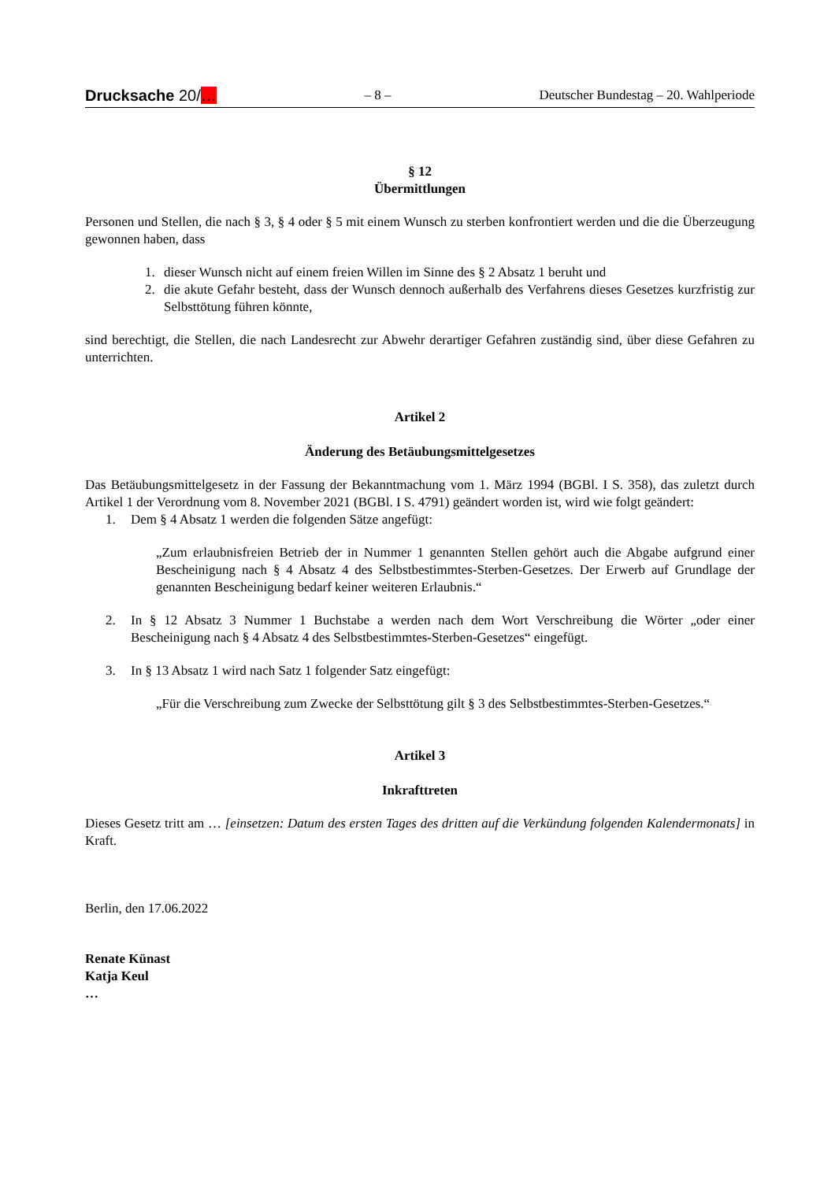Drucksache 20/… – 8 – Deutscher Bundestag – 20. Wahlperiode
§ 12
Übermittlungen
Personen und Stellen, die nach § 3, § 4 oder § 5 mit einem Wunsch zu sterben konfrontiert werden und die die Überzeugung gewonnen haben, dass
1. dieser Wunsch nicht auf einem freien Willen im Sinne des § 2 Absatz 1 beruht und
2. die akute Gefahr besteht, dass der Wunsch dennoch außerhalb des Verfahrens dieses Gesetzes kurzfristig zur Selbsttötung führen könnte,
sind berechtigt, die Stellen, die nach Landesrecht zur Abwehr derartiger Gefahren zuständig sind, über diese Gefahren zu unterrichten.
Artikel 2
Änderung des Betäubungsmittelgesetzes
Das Betäubungsmittelgesetz in der Fassung der Bekanntmachung vom 1. März 1994 (BGBl. I S. 358), das zuletzt durch Artikel 1 der Verordnung vom 8. November 2021 (BGBl. I S. 4791) geändert worden ist, wird wie folgt geändert:
1. Dem § 4 Absatz 1 werden die folgenden Sätze angefügt:
„Zum erlaubnisfreien Betrieb der in Nummer 1 genannten Stellen gehört auch die Abgabe aufgrund einer Bescheinigung nach § 4 Absatz 4 des Selbstbestimmtes-Sterben-Gesetzes. Der Erwerb auf Grundlage der genannten Bescheinigung bedarf keiner weiteren Erlaubnis.“
2. In § 12 Absatz 3 Nummer 1 Buchstabe a werden nach dem Wort Verschreibung die Wörter „oder einer Bescheinigung nach § 4 Absatz 4 des Selbstbestimmtes-Sterben-Gesetzes“ eingefügt.
3. In § 13 Absatz 1 wird nach Satz 1 folgender Satz eingefügt:
„Für die Verschreibung zum Zwecke der Selbsttötung gilt § 3 des Selbstbestimmtes-Sterben-Gesetzes.“
Artikel 3
Inkrafttreten
Dieses Gesetz tritt am … [einsetzen: Datum des ersten Tages des dritten auf die Verkündung folgenden Kalendermonats] in Kraft.
Berlin, den 17.06.2022
Renate Künast
Katja Keul
…